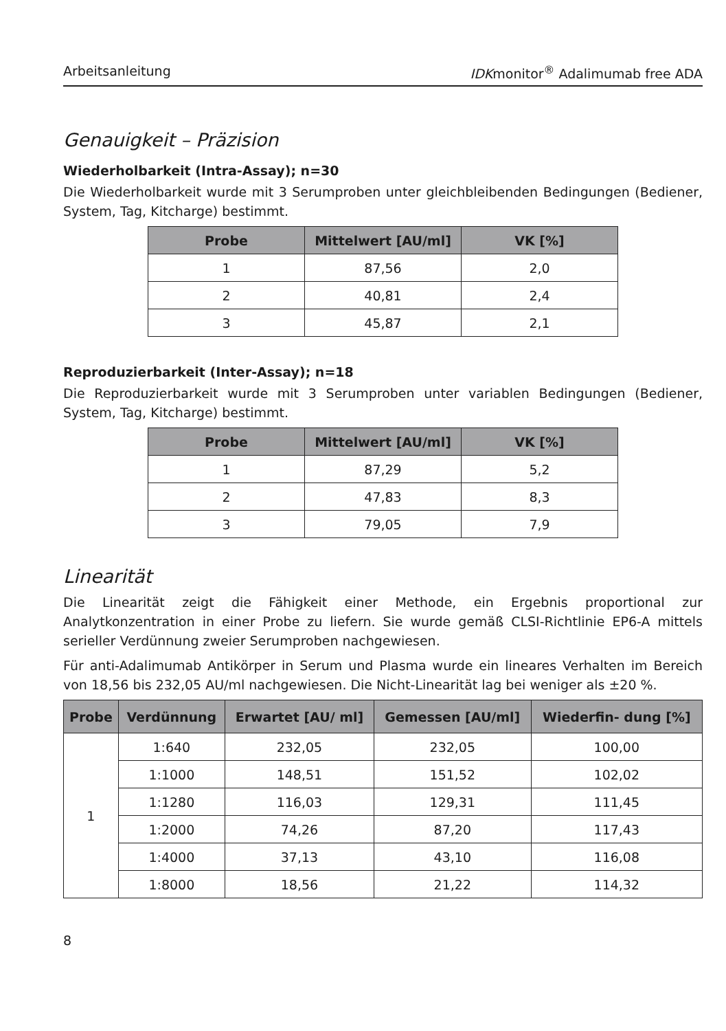Arbeitsanleitung IDKmonitor<sup>®</sup> Adalimumab free ADA
Genauigkeit – Präzision
Wiederholbarkeit (Intra-Assay); n=30
Die Wiederholbarkeit wurde mit 3 Serumproben unter gleichbleibenden Bedingungen (Bediener, System, Tag, Kitcharge) bestimmt.
| Probe | Mittelwert [AU/ml] | VK [%] |
| --- | --- | --- |
| 1 | 87,56 | 2,0 |
| 2 | 40,81 | 2,4 |
| 3 | 45,87 | 2,1 |
Reproduzierbarkeit (Inter-Assay); n=18
Die Reproduzierbarkeit wurde mit 3 Serumproben unter variablen Bedingungen (Bediener, System, Tag, Kitcharge) bestimmt.
| Probe | Mittelwert [AU/ml] | VK [%] |
| --- | --- | --- |
| 1 | 87,29 | 5,2 |
| 2 | 47,83 | 8,3 |
| 3 | 79,05 | 7,9 |
Linearität
Die Linearität zeigt die Fähigkeit einer Methode, ein Ergebnis proportional zur Analytkonzentration in einer Probe zu liefern. Sie wurde gemäß CLSI-Richtlinie EP6-A mittels serieller Verdünnung zweier Serumproben nachgewiesen.
Für anti-Adalimumab Antikörper in Serum und Plasma wurde ein lineares Verhalten im Bereich von 18,56 bis 232,05 AU/ml nachgewiesen. Die Nicht-Linearität lag bei weniger als ±20 %.
| Probe | Verdünnung | Erwartet [AU/ ml] | Gemessen [AU/ml] | Wiederfin- dung [%] |
| --- | --- | --- | --- | --- |
| 1 | 1:640 | 232,05 | 232,05 | 100,00 |
| | 1:1000 | 148,51 | 151,52 | 102,02 |
| | 1:1280 | 116,03 | 129,31 | 111,45 |
| | 1:2000 | 74,26 | 87,20 | 117,43 |
| | 1:4000 | 37,13 | 43,10 | 116,08 |
| | 1:8000 | 18,56 | 21,22 | 114,32 |
8